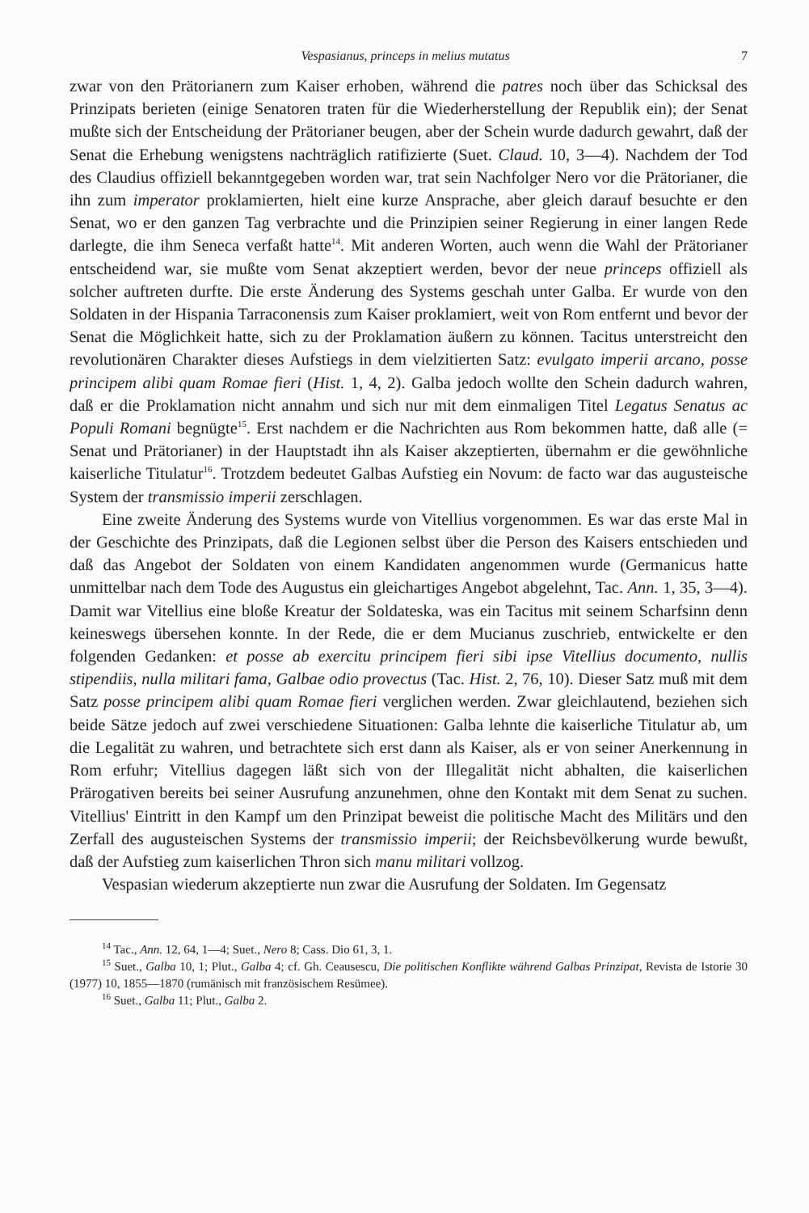Vespasianus, princeps in melius mutatus 7
zwar von den Prätorianern zum Kaiser erhoben, während die patres noch über das Schicksal des Prinzipats berieten (einige Senatoren traten für die Wiederherstellung der Republik ein); der Senat mußte sich der Entscheidung der Prätorianer beugen, aber der Schein wurde dadurch gewahrt, daß der Senat die Erhebung wenigstens nachträglich ratifizierte (Suet. Claud. 10, 3—4). Nachdem der Tod des Claudius offiziell bekanntgegeben worden war, trat sein Nachfolger Nero vor die Prätorianer, die ihn zum imperator proklamierten, hielt eine kurze Ansprache, aber gleich darauf besuchte er den Senat, wo er den ganzen Tag verbrachte und die Prinzipien seiner Regierung in einer langen Rede darlegte, die ihm Seneca verfaßt hatte<sup>14</sup>. Mit anderen Worten, auch wenn die Wahl der Prätorianer entscheidend war, sie mußte vom Senat akzeptiert werden, bevor der neue princeps offiziell als solcher auftreten durfte. Die erste Änderung des Systems geschah unter Galba. Er wurde von den Soldaten in der Hispania Tarraconensis zum Kaiser proklamiert, weit von Rom entfernt und bevor der Senat die Möglichkeit hatte, sich zu der Proklamation äußern zu können. Tacitus unterstreicht den revolutionären Charakter dieses Aufstiegs in dem vielzitierten Satz: evulgato imperii arcano, posse principem alibi quam Romae fieri (Hist. 1, 4, 2). Galba jedoch wollte den Schein dadurch wahren, daß er die Proklamation nicht annahm und sich nur mit dem einmaligen Titel Legatus Senatus ac Populi Romani begnügte<sup>15</sup>. Erst nachdem er die Nachrichten aus Rom bekommen hatte, daß alle (= Senat und Prätorianer) in der Hauptstadt ihn als Kaiser akzeptierten, übernahm er die gewöhnliche kaiserliche Titulatur<sup>16</sup>. Trotzdem bedeutet Galbas Aufstieg ein Novum: de facto war das augusteische System der transmissio imperii zerschlagen.
Eine zweite Änderung des Systems wurde von Vitellius vorgenommen. Es war das erste Mal in der Geschichte des Prinzipats, daß die Legionen selbst über die Person des Kaisers entschieden und daß das Angebot der Soldaten von einem Kandidaten angenommen wurde (Germanicus hatte unmittelbar nach dem Tode des Augustus ein gleichartiges Angebot abgelehnt, Tac. Ann. 1, 35, 3—4). Damit war Vitellius eine bloße Kreatur der Soldateska, was ein Tacitus mit seinem Scharfsinn denn keineswegs übersehen konnte. In der Rede, die er dem Mucianus zuschrieb, entwickelte er den folgenden Gedanken: et posse ab exercitu principem fieri sibi ipse Vitellius documento, nullis stipendiis, nulla militari fama, Galbae odio provectus (Tac. Hist. 2, 76, 10). Dieser Satz muß mit dem Satz posse principem alibi quam Romae fieri verglichen werden. Zwar gleichlautend, beziehen sich beide Sätze jedoch auf zwei verschiedene Situationen: Galba lehnte die kaiserliche Titulatur ab, um die Legalität zu wahren, und betrachtete sich erst dann als Kaiser, als er von seiner Anerkennung in Rom erfuhr; Vitellius dagegen läßt sich von der Illegalität nicht abhalten, die kaiserlichen Prärogativen bereits bei seiner Ausrufung anzunehmen, ohne den Kontakt mit dem Senat zu suchen. Vitellius' Eintritt in den Kampf um den Prinzipat beweist die politische Macht des Militärs und den Zerfall des augusteischen Systems der transmissio imperii; der Reichsbevölkerung wurde bewußt, daß der Aufstieg zum kaiserlichen Thron sich manu militari vollzog.
Vespasian wiederum akzeptierte nun zwar die Ausrufung der Soldaten. Im Gegensatz
<sup>14</sup> Tac., Ann. 12, 64, 1—4; Suet., Nero 8; Cass. Dio 61, 3, 1.
<sup>15</sup> Suet., Galba 10, 1; Plut., Galba 4; cf. Gh. Ceausescu, Die politischen Konflikte während Galbas Prinzipat, Revista de Istorie 30 (1977) 10, 1855—1870 (rumänisch mit französischem Resümee).
<sup>16</sup> Suet., Galba 11; Plut., Galba 2.